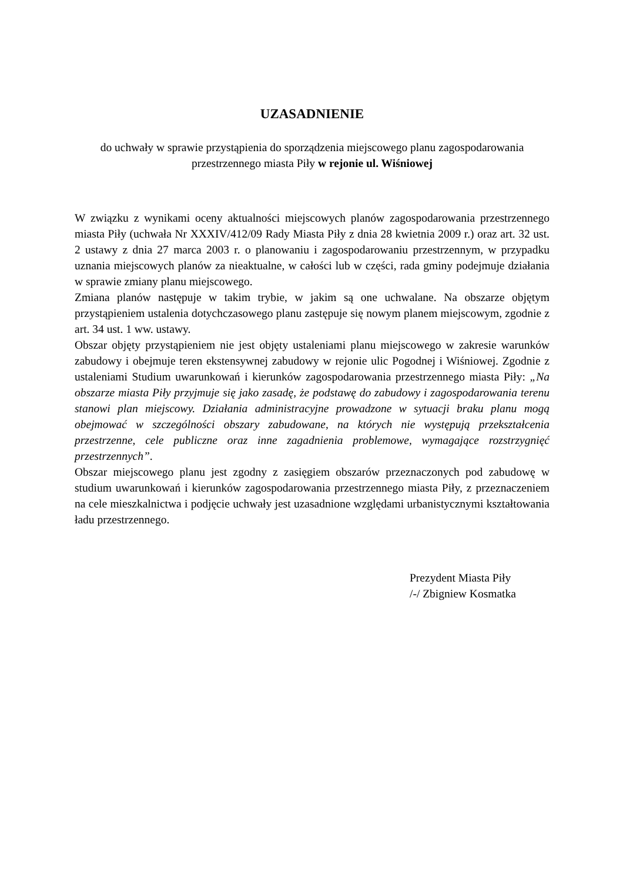UZASADNIENIE
do uchwały w sprawie przystąpienia do sporządzenia miejscowego planu zagospodarowania
przestrzennego miasta Piły w rejonie ul. Wiśniowej
W związku z wynikami oceny aktualności miejscowych planów zagospodarowania przestrzennego miasta Piły (uchwała Nr XXXIV/412/09 Rady Miasta Piły z dnia 28 kwietnia 2009 r.) oraz art. 32 ust. 2 ustawy z dnia 27 marca 2003 r. o planowaniu i zagospodarowaniu przestrzennym, w przypadku uznania miejscowych planów za nieaktualne, w całości lub w części, rada gminy podejmuje działania w sprawie zmiany planu miejscowego.
Zmiana planów następuje w takim trybie, w jakim są one uchwalane. Na obszarze objętym przystąpieniem ustalenia dotychczasowego planu zastępuje się nowym planem miejscowym, zgodnie z art. 34 ust. 1 ww. ustawy.
Obszar objęty przystąpieniem nie jest objęty ustaleniami planu miejscowego w zakresie warunków zabudowy i obejmuje teren ekstensywnej zabudowy w rejonie ulic Pogodnej i Wiśniowej. Zgodnie z ustaleniami Studium uwarunkowań i kierunków zagospodarowania przestrzennego miasta Piły: „Na obszarze miasta Piły przyjmuje się jako zasadę, że podstawę do zabudowy i zagospodarowania terenu stanowi plan miejscowy. Działania administracyjne prowadzone w sytuacji braku planu mogą obejmować w szczególności obszary zabudowane, na których nie występują przekształcenia przestrzenne, cele publiczne oraz inne zagadnienia problemowe, wymagające rozstrzygnięć przestrzennych”.
Obszar miejscowego planu jest zgodny z zasięgiem obszarów przeznaczonych pod zabudowę w studium uwarunkowań i kierunków zagospodarowania przestrzennego miasta Piły, z przeznaczeniem na cele mieszkalnictwa i podjęcie uchwały jest uzasadnione względami urbanistycznymi kształtowania ładu przestrzennego.
Prezydent Miasta Piły
/-/ Zbigniew Kosmatka